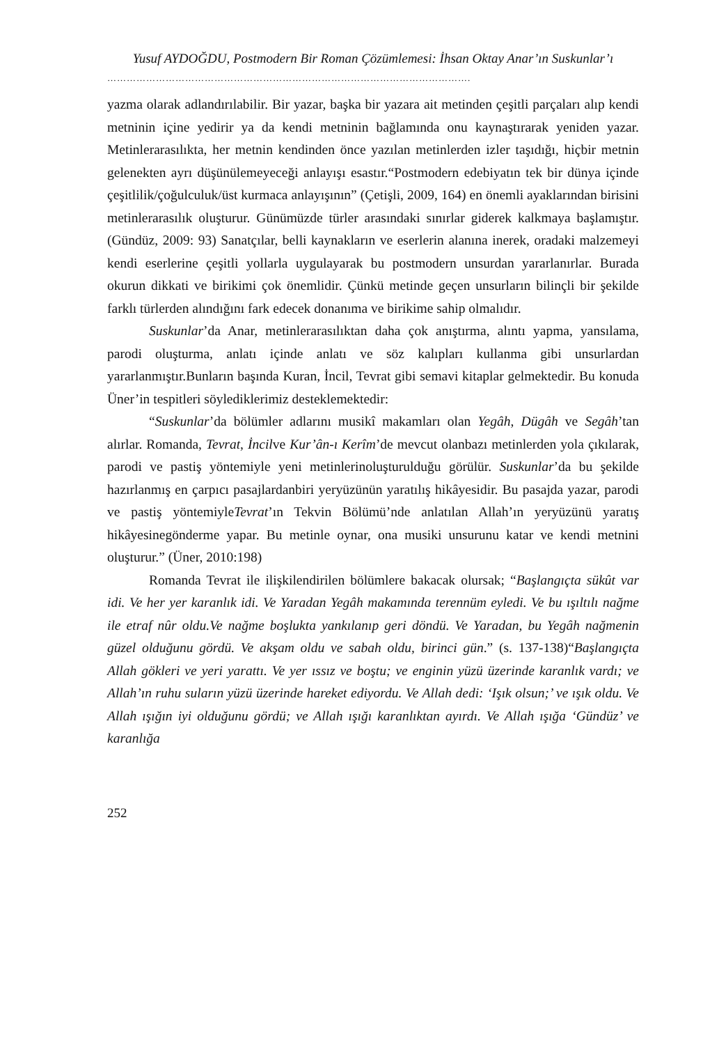Yusuf AYDOĞDU, Postmodern Bir Roman Çözümlemesi: İhsan Oktay Anar’ın Suskunlar’ı
………………………………………………………………………………………………….
yazma olarak adlandırılabilir. Bir yazar, başka bir yazara ait metinden çeşitli parçaları alıp kendi metninin içine yedirir ya da kendi metninin bağlamında onu kaynaştırarak yeniden yazar. Metinlerarasılıkta, her metnin kendinden önce yazılan metinlerden izler taşıdığı, hiçbir metnin gelenekten ayrı düşünülemeyeceği anlayışı esastır.“Postmodern edebiyatın tek bir dünya içinde çeşitlilik/çoğulculuk/üst kurmaca anlayışının” (Çetişli, 2009, 164) en önemli ayaklarından birisini metinlerarasılık oluşturur. Günümüzde türler arasındaki sınırlar giderek kalkmaya başlamıştır. (Gündüz, 2009: 93) Sanatçılar, belli kaynakların ve eserlerin alanına inerek, oradaki malzemeyi kendi eserlerine çeşitli yollarla uygulayarak bu postmodern unsurdan yararlanırlar. Burada okurun dikkati ve birikimi çok önemlidir. Çünkü metinde geçen unsurların bilinçli bir şekilde farklı türlerden alındığını fark edecek donanıma ve birikime sahip olmalıdır.
Suskunlar’da Anar, metinlerarasılıktan daha çok anıştırma, alıntı yapma, yansılama, parodi oluşturma, anlatı içinde anlatı ve söz kalıpları kullanma gibi unsurlardan yararlanmıştır.Bunların başında Kuran, İncil, Tevrat gibi semavi kitaplar gelmektedir. Bu konuda Üner’in tespitleri söylediklerimiz desteklemektedir:
“Suskunlar’da bölümler adlarını musikî makamları olan Yegâh, Dügâh ve Segâh’tan alırlar. Romanda, Tevrat, İncilve Kur’ân-ı Kerîm’de mevcut olanbazı metinlerden yola çıkılarak, parodi ve pastiş yöntemiyle yeni metinlerinoluşturulduğu görülür. Suskunlar’da bu şekilde hazırlanmış en çarpıcı pasajlardanbiri yeryüzünün yaratılış hikâyesidir. Bu pasajda yazar, parodi ve pastiş yöntemiyleTevrat’ın Tekvin Bölümü’nde anlatılan Allah’ın yeryüzünü yaratış hikâyesinegönderme yapar. Bu metinle oynar, ona musiki unsurunu katar ve kendi metnini oluşturur.” (Üner, 2010:198)
Romanda Tevrat ile ilişkilendirilen bölümlere bakacak olursak; “Başlangıçta sükût var idi. Ve her yer karanlık idi. Ve Yaradan Yegâh makamında terennüm eyledi. Ve bu ışıltılı nağme ile etraf nûr oldu.Ve nağme boşlukta yankılanıp geri döndü. Ve Yaradan, bu Yegâh nağmenin güzel olduğunu gördü. Ve akşam oldu ve sabah oldu, birinci gün.” (s. 137-138)“Başlangıçta Allah gökleri ve yeri yarattı. Ve yer ıssız ve boştu; ve enginin yüzü üzerinde karanlık vardı; ve Allah’ın ruhu suların yüzü üzerinde hareket ediyordu. Ve Allah dedi: ‘Işık olsun;’ ve ışık oldu. Ve Allah ışığın iyi olduğunu gördü; ve Allah ışığı karanlıktan ayırdı. Ve Allah ışığa ‘Gündüz’ ve karanlığa
252